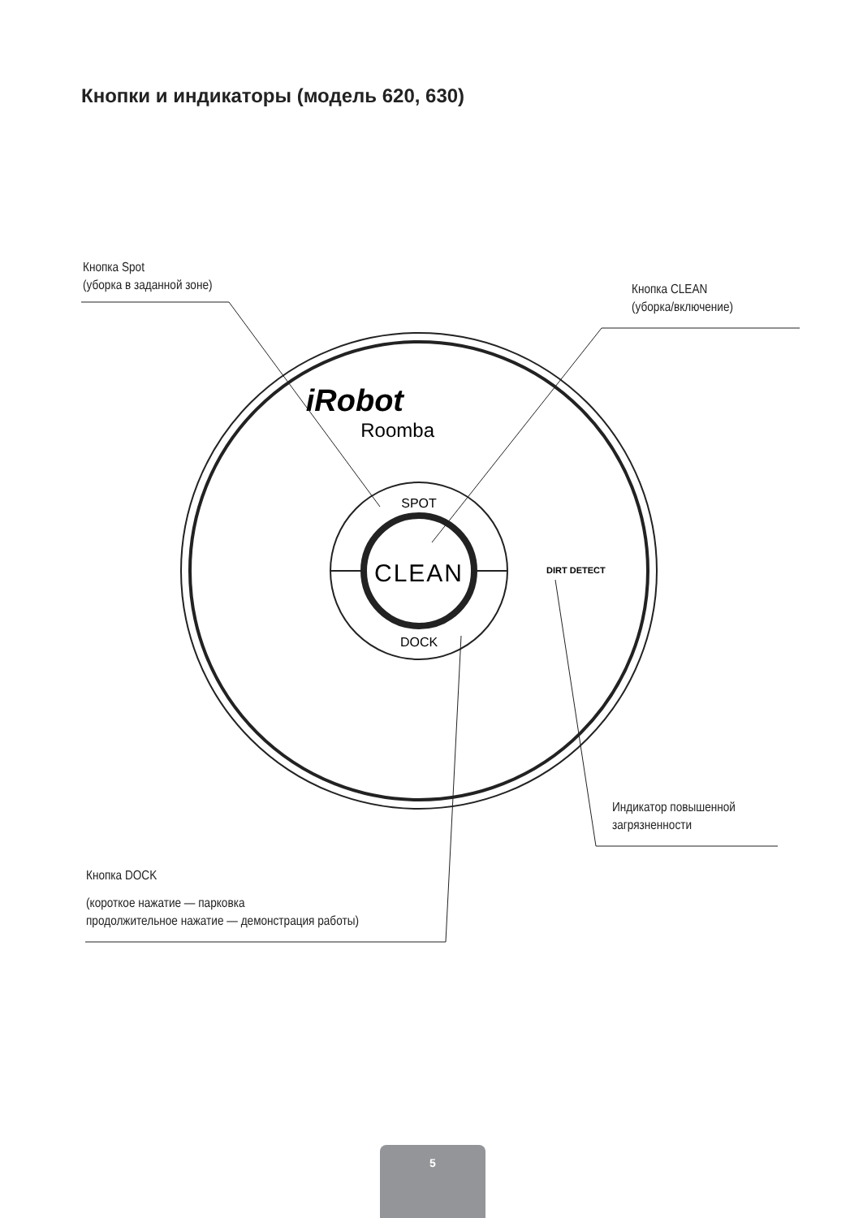Кнопки и индикаторы (модель 620, 630)
CLEAN
SPOT
DOCK
iRobot
Roomba
DIRT DETECT
Кнопка Spot
(уборка в заданной зоне)
Кнопка CLEAN
(уборка/включение)
Индикатор повышенной
загрязненности
Кнопка DOCK
(короткое нажатие — парковка
продолжительное нажатие — демонстрация работы)
5